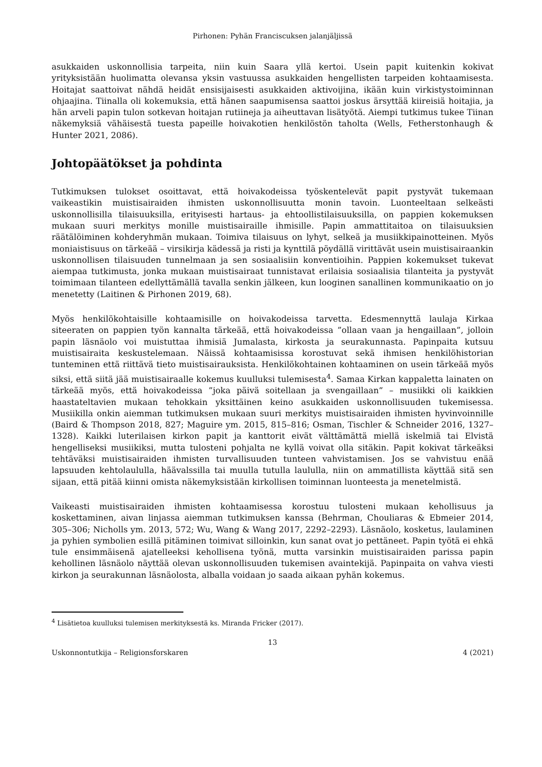Pirhonen: Pyhän Franciscuksen jalanjäljissä
asukkaiden uskonnollisia tarpeita, niin kuin Saara yllä kertoi. Usein papit kuitenkin kokivat yrityksistään huolimatta olevansa yksin vastuussa asukkaiden hengellisten tarpeiden kohtaamisesta. Hoitajat saattoivat nähdä heidät ensisijaisesti asukkaiden aktivoijina, ikään kuin virkistystoiminnan ohjaajina. Tiinalla oli kokemuksia, että hänen saapumisensa saattoi joskus ärsyttää kiireisiä hoitajia, ja hän arveli papin tulon sotkevan hoitajan rutiineja ja aiheuttavan lisätyötä. Aiempi tutkimus tukee Tiinan näkemyksiä vähäisestä tuesta papeille hoivakotien henkilöstön taholta (Wells, Fetherstonhaugh & Hunter 2021, 2086).
Johtopäätökset ja pohdinta
Tutkimuksen tulokset osoittavat, että hoivakodeissa työskentelevät papit pystyvät tukemaan vaikeastikin muistisairaiden ihmisten uskonnollisuutta monin tavoin. Luonteeltaan selkeästi uskonnollisilla tilaisuuksilla, erityisesti hartaus- ja ehtoollistilaisuuksilla, on pappien kokemuksen mukaan suuri merkitys monille muistisairaille ihmisille. Papin ammattitaitoa on tilaisuuksien räätälöiminen kohderyhmän mukaan. Toimiva tilaisuus on lyhyt, selkeä ja musiikkipainotteinen. Myös moniaistisuus on tärkeää – virsikirja kädessä ja risti ja kynttilä pöydällä virittävät usein muistisairaankin uskonnollisen tilaisuuden tunnelmaan ja sen sosiaalisiin konventioihin. Pappien kokemukset tukevat aiempaa tutkimusta, jonka mukaan muistisairaat tunnistavat erilaisia sosiaalisia tilanteita ja pystyvät toimimaan tilanteen edellyttämällä tavalla senkin jälkeen, kun looginen sanallinen kommunikaatio on jo menetetty (Laitinen & Pirhonen 2019, 68).
Myös henkilökohtaisille kohtaamisille on hoivakodeissa tarvetta. Edesmennyttä laulaja Kirkaa siteeraten on pappien työn kannalta tärkeää, että hoivakodeissa ”ollaan vaan ja hengaillaan”, jolloin papin läsnäolo voi muistuttaa ihmisiä Jumalasta, kirkosta ja seurakunnasta. Papinpaita kutsuu muistisairaita keskustelemaan. Näissä kohtaamisissa korostuvat sekä ihmisen henkilöhistorian tunteminen että riittävä tieto muistisairauksista. Henkilökohtainen kohtaaminen on usein tärkeää myös siksi, että siitä jää muistisairaalle kokemus kuulluksi tulemisesta<sup>4</sup>. Samaa Kirkan kappaletta lainaten on tärkeää myös, että hoivakodeissa ”joka päivä soitellaan ja svengaillaan” – musiikki oli kaikkien haastateltavien mukaan tehokkain yksittäinen keino asukkaiden uskonnollisuuden tukemisessa. Musiikilla onkin aiemman tutkimuksen mukaan suuri merkitys muistisairaiden ihmisten hyvinvoinnille (Baird & Thompson 2018, 827; Maguire ym. 2015, 815–816; Osman, Tischler & Schneider 2016, 1327–1328). Kaikki luterilaisen kirkon papit ja kanttorit eivät välttämättä miellä iskelmiä tai Elvistä hengelliseksi musiikiksi, mutta tulosteni pohjalta ne kyllä voivat olla sitäkin. Papit kokivat tärkeäksi tehtäväksi muistisairaiden ihmisten turvallisuuden tunteen vahvistamisen. Jos se vahvistuu enää lapsuuden kehtolaululla, häävalssilla tai muulla tutulla laululla, niin on ammatillista käyttää sitä sen sijaan, että pitää kiinni omista näkemyksistään kirkollisen toiminnan luonteesta ja menetelmistä.
Vaikeasti muistisairaiden ihmisten kohtaamisessa korostuu tulosteni mukaan kehollisuus ja koskettaminen, aivan linjassa aiemman tutkimuksen kanssa (Behrman, Chouliaras & Ebmeier 2014, 305–306; Nicholls ym. 2013, 572; Wu, Wang & Wang 2017, 2292–2293). Läsnäolo, kosketus, laulaminen ja pyhien symbolien esillä pitäminen toimivat silloinkin, kun sanat ovat jo pettäneet. Papin työtä ei ehkä tule ensimmäisenä ajatelleeksi kehollisena työnä, mutta varsinkin muistisairaiden parissa papin kehollinen läsnäolo näyttää olevan uskonnollisuuden tukemisen avaintekijä. Papinpaita on vahva viesti kirkon ja seurakunnan läsnäolosta, alballa voidaan jo saada aikaan pyhän kokemus.
<sup>4</sup> Lisätietoa kuulluksi tulemisen merkityksestä ks. Miranda Fricker (2017).
13
Uskonnontutkija – Religionsforskaren 4 (2021)